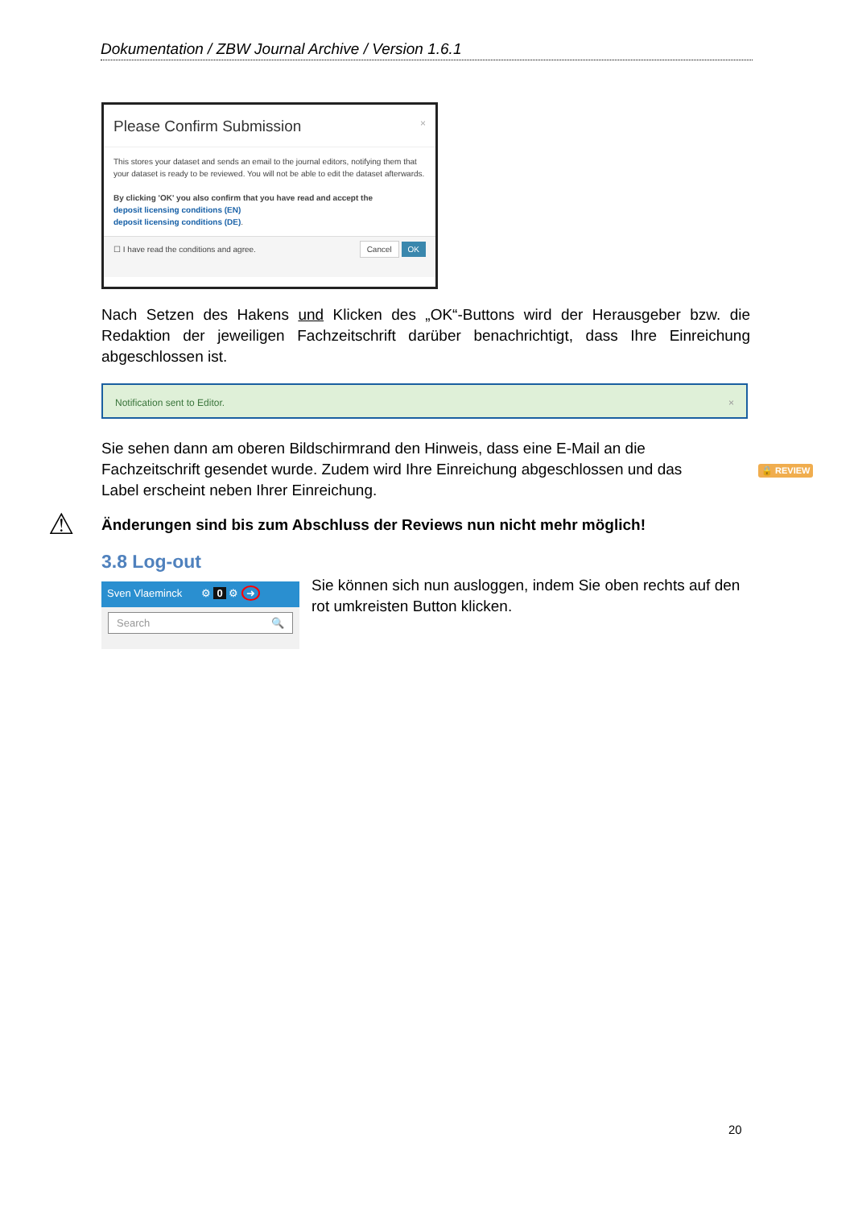Dokumentation / ZBW Journal Archive / Version 1.6.1
Please Confirm Submission ×
This stores your dataset and sends an email to the journal editors, notifying them that your dataset is ready to be reviewed. You will not be able to edit the dataset afterwards.
By clicking 'OK' you also confirm that you have read and accept the
deposit licensing conditions (EN)
deposit licensing conditions (DE).
☐ I have read the conditions and agree. Cancel OK
Nach Setzen des Hakens und Klicken des „OK“-Buttons wird der Herausgeber bzw. die Redaktion der jeweiligen Fachzeitschrift darüber benachrichtigt, dass Ihre Einreichung abgeschlossen ist.
Notification sent to Editor. ×
Sie sehen dann am oberen Bildschirmrand den Hinweis, dass eine E-Mail an die Fachzeitschrift gesendet wurde. Zudem wird Ihre Einreichung abgeschlossen und das Label erscheint neben Ihrer Einreichung.
🔒 REVIEW
⚠ Änderungen sind bis zum Abschluss der Reviews nun nicht mehr möglich!
3.8 Log-out
Sven Vlaeminck ⚙ 0 ⚙ ➜
Search 🔍
Sie können sich nun ausloggen, indem Sie oben rechts auf den rot umkreisten Button klicken.
20